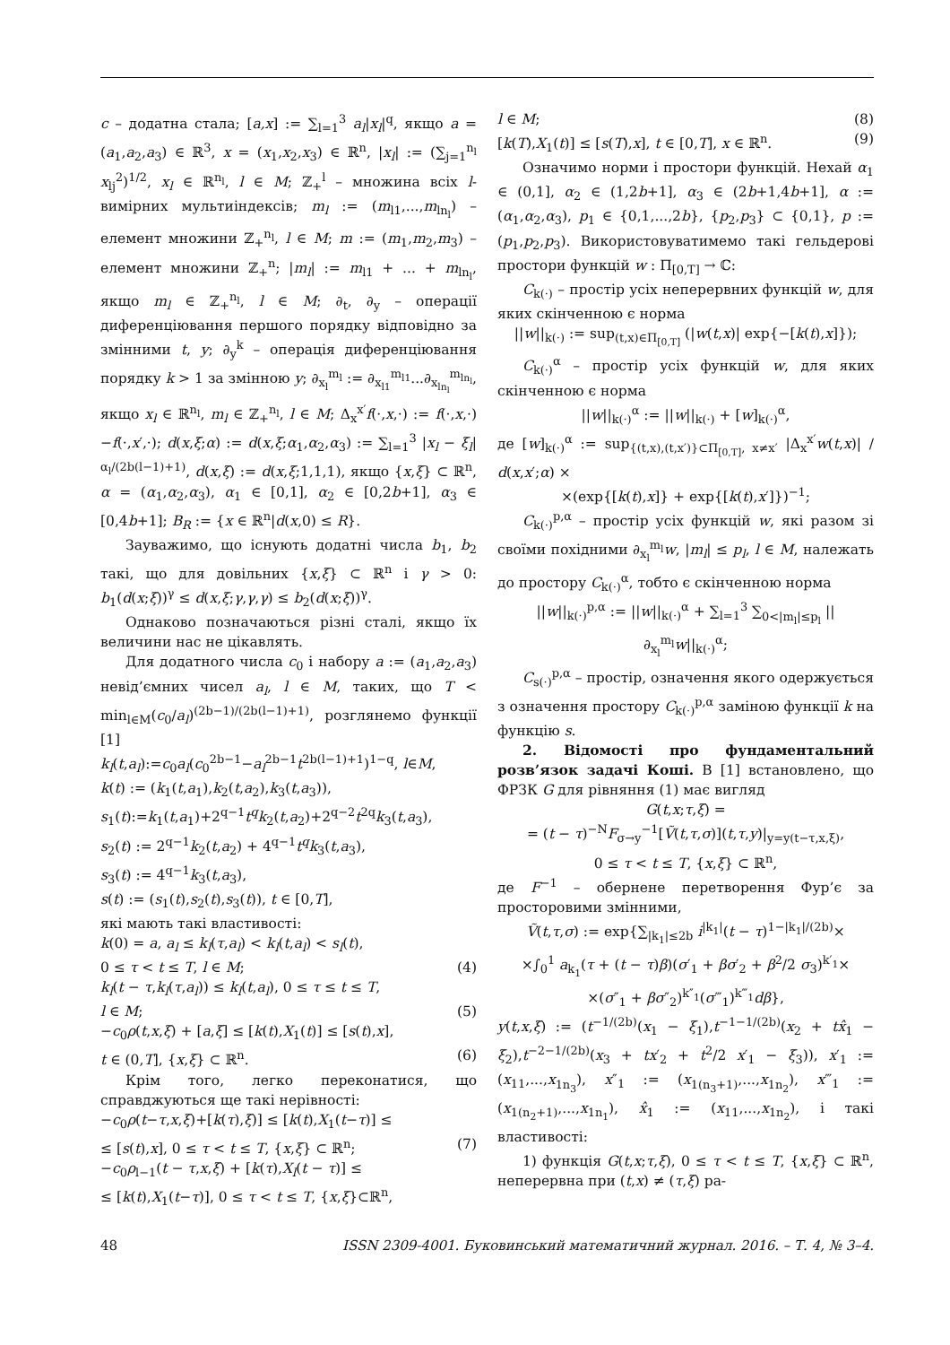c – додатна стала; [a,x] := ∑<sub>l=1</sub><sup>3</sup> a<sub>l</sub>|x<sub>l</sub>|<sup>q</sup>, якщо a = (a<sub>1</sub>,a<sub>2</sub>,a<sub>3</sub>) ∈ ℝ<sup>3</sup>, x = (x<sub>1</sub>,x<sub>2</sub>,x<sub>3</sub>) ∈ ℝ<sup>n</sup>, |x<sub>l</sub>| := (∑<sub>j=1</sub><sup>n<sub>l</sub></sup> x<sub>lj</sub><sup>2</sup>)<sup>1/2</sup>, x<sub>l</sub> ∈ ℝ<sup>n<sub>l</sub></sup>, l ∈ M; ℤ<sub>+</sub><sup>l</sup> – множина всіх l-вимірних мультиіндексів; m<sub>l</sub> := (m<sub>l1</sub>,...,m<sub>ln<sub>l</sub></sub>) – елемент множини ℤ<sub>+</sub><sup>n<sub>l</sub></sup>, l ∈ M; m := (m<sub>1</sub>,m<sub>2</sub>,m<sub>3</sub>) – елемент множини ℤ<sub>+</sub><sup>n</sup>; |m<sub>l</sub>| := m<sub>l1</sub> + ... + m<sub>ln<sub>l</sub></sub>, якщо m<sub>l</sub> ∈ ℤ<sub>+</sub><sup>n<sub>l</sub></sup>, l ∈ M; ∂<sub>t</sub>, ∂<sub>y</sub> – операції диференціювання першого порядку відповідно за змінними t, y; ∂<sub>y</sub><sup>k</sup> – операція диференціювання порядку k > 1 за змінною y; ∂<sub>x<sub>l</sub></sub><sup>m<sub>l</sub></sup> := ∂<sub>x<sub>l1</sub></sub><sup>m<sub>l1</sub></sup>...∂<sub>x<sub>ln<sub>l</sub></sub></sub><sup>m<sub>ln<sub>l</sub></sub></sup>, якщо x<sub>l</sub> ∈ ℝ<sup>n<sub>l</sub></sup>, m<sub>l</sub> ∈ ℤ<sub>+</sub><sup>n<sub>l</sub></sup>, l ∈ M; Δ<sub>x</sub><sup>x′</sup>f(·,x,·) := f(·,x,·)−f(·,x′,·); d(x,ξ;α) := d(x,ξ;α<sub>1</sub>,α<sub>2</sub>,α<sub>3</sub>) := ∑<sub>l=1</sub><sup>3</sup> |x<sub>l</sub> − ξ<sub>l</sub>|<sup>α<sub>l</sub>/(2b(l−1)+1)</sup>, d(x,ξ) := d(x,ξ;1,1,1), якщо {x,ξ} ⊂ ℝ<sup>n</sup>, α = (α<sub>1</sub>,α<sub>2</sub>,α<sub>3</sub>), α<sub>1</sub> ∈ [0,1], α<sub>2</sub> ∈ [0,2b+1], α<sub>3</sub> ∈ [0,4b+1]; B<sub>R</sub> := {x ∈ ℝ<sup>n</sup>|d(x,0) ≤ R}.
Зауважимо, що існують додатні числа b<sub>1</sub>, b<sub>2</sub> такі, що для довільних {x,ξ} ⊂ ℝ<sup>n</sup> і γ > 0: b<sub>1</sub>(d(x;ξ))<sup>γ</sup> ≤ d(x,ξ;γ,γ,γ) ≤ b<sub>2</sub>(d(x;ξ))<sup>γ</sup>.
Однаково позначаються різні сталі, якщо їх величини нас не цікавлять.
Для додатного числа c<sub>0</sub> і набору a := (a<sub>1</sub>,a<sub>2</sub>,a<sub>3</sub>) невід’ємних чисел a<sub>l</sub>, l ∈ M, таких, що T < min<sub>l∈M</sub>(c<sub>0</sub>/a<sub>l</sub>)<sup>(2b−1)/(2b(l−1)+1)</sup>, розглянемо функції [1]
k<sub>l</sub>(t,a<sub>l</sub>):=c<sub>0</sub>a<sub>l</sub>(c<sub>0</sub><sup>2b−1</sup>−a<sub>l</sub><sup>2b−1</sup>t<sup>2b(l−1)+1</sup>)<sup>1−q</sup>, l∈M,
k(t) := (k<sub>1</sub>(t,a<sub>1</sub>),k<sub>2</sub>(t,a<sub>2</sub>),k<sub>3</sub>(t,a<sub>3</sub>)),
s<sub>1</sub>(t):=k<sub>1</sub>(t,a<sub>1</sub>)+2<sup>q−1</sup>t<sup>q</sup>k<sub>2</sub>(t,a<sub>2</sub>)+2<sup>q−2</sup>t<sup>2q</sup>k<sub>3</sub>(t,a<sub>3</sub>),
s<sub>2</sub>(t) := 2<sup>q−1</sup>k<sub>2</sub>(t,a<sub>2</sub>) + 4<sup>q−1</sup>t<sup>q</sup>k<sub>3</sub>(t,a<sub>3</sub>),
s<sub>3</sub>(t) := 4<sup>q−1</sup>k<sub>3</sub>(t,a<sub>3</sub>),
s(t) := (s<sub>1</sub>(t),s<sub>2</sub>(t),s<sub>3</sub>(t)), t ∈ [0,T],
які мають такі властивості:
k(0) = a, a<sub>l</sub> ≤ k<sub>l</sub>(τ,a<sub>l</sub>) < k<sub>l</sub>(t,a<sub>l</sub>) < s<sub>l</sub>(t),
0 ≤ τ < t ≤ T, l ∈ M; (4)
k<sub>l</sub>(t − τ,k<sub>l</sub>(τ,a<sub>l</sub>)) ≤ k<sub>l</sub>(t,a<sub>l</sub>), 0 ≤ τ ≤ t ≤ T,
l ∈ M; (5)
−c<sub>0</sub>ρ(t,x,ξ) + [a,ξ] ≤ [k(t),X<sub>1</sub>(t)] ≤ [s(t),x],
t ∈ (0,T], {x,ξ} ⊂ ℝ<sup>n</sup>. (6)
Крім того, легко переконатися, що справджуються ще такі нерівності:
−c<sub>0</sub>ρ(t−τ,x,ξ)+[k(τ),ξ)] ≤ [k(t),X<sub>1</sub>(t−τ)] ≤
≤ [s(t),x], 0 ≤ τ < t ≤ T, {x,ξ} ⊂ ℝ<sup>n</sup>; (7)
−c<sub>0</sub>ρ<sub>l−1</sub>(t − τ,x,ξ) + [k(τ),X<sub>l</sub>(t − τ)] ≤
≤ [k(t),X<sub>1</sub>(t−τ)], 0 ≤ τ < t ≤ T, {x,ξ}⊂ℝ<sup>n</sup>,
l ∈ M; (8)
[k(T),X<sub>1</sub>(t)] ≤ [s(T),x], t ∈ [0,T], x ∈ ℝ<sup>n</sup>. (9)
Означимо норми і простори функцій. Нехай α<sub>1</sub> ∈ (0,1], α<sub>2</sub> ∈ (1,2b+1], α<sub>3</sub> ∈ (2b+1,4b+1], α := (α<sub>1</sub>,α<sub>2</sub>,α<sub>3</sub>), p<sub>1</sub> ∈ {0,1,...,2b}, {p<sub>2</sub>,p<sub>3</sub>} ⊂ {0,1}, p := (p<sub>1</sub>,p<sub>2</sub>,p<sub>3</sub>). Використовуватимемо такі гельдерові простори функцій w : Π<sub>[0,T]</sub> → ℂ:
C<sub>k(·)</sub> – простір усіх неперервних функцій w, для яких скінченною є норма
||w||<sub>k(·)</sub> := sup<sub>(t,x)∈Π<sub>[0,T]</sub></sub> (|w(t,x)| exp{−[k(t),x]});
C<sub>k(·)</sub><sup>α</sup> – простір усіх функцій w, для яких скінченною є норма
||w||<sub>k(·)</sub><sup>α</sup> := ||w||<sub>k(·)</sub> + [w]<sub>k(·)</sub><sup>α</sup>,
де [w]<sub>k(·)</sub><sup>α</sup> := sup<sub>{(t,x),(t,x′)}⊂Π<sub>[0,T]</sub>, x≠x′</sub> |Δ<sub>x</sub><sup>x′</sup>w(t,x)| / d(x,x′;α) ×
×(exp{[k(t),x]} + exp{[k(t),x′]})<sup>−1</sup>;
C<sub>k(·)</sub><sup>p,α</sup> – простір усіх функцій w, які разом зі своїми похідними ∂<sub>x<sub>l</sub></sub><sup>m<sub>l</sub></sup>w, |m<sub>l</sub>| ≤ p<sub>l</sub>, l ∈ M, належать до простору C<sub>k(·)</sub><sup>α</sup>, тобто є скінченною норма
||w||<sub>k(·)</sub><sup>p,α</sup> := ||w||<sub>k(·)</sub><sup>α</sup> + ∑<sub>l=1</sub><sup>3</sup> ∑<sub>0<|m<sub>l</sub>|≤p<sub>l</sub></sub> ||∂<sub>x<sub>l</sub></sub><sup>m<sub>l</sub></sup>w||<sub>k(·)</sub><sup>α</sup>;
C<sub>s(·)</sub><sup>p,α</sup> – простір, означення якого одержується з означення простору C<sub>k(·)</sub><sup>p,α</sup> заміною функції k на функцію s.
2. Відомості про фундаментальний розв’язок задачі Коші. В [1] встановлено, що ФРЗК G для рівняння (1) має вигляд
G(t,x;τ,ξ) =
= (t − τ)<sup>−N</sup>F<sub>σ→y</sub><sup>−1</sup>[Ṽ(t,τ,σ)](t,τ,y)|<sub>y=y(t−τ,x,ξ)</sub>,
0 ≤ τ < t ≤ T, {x,ξ} ⊂ ℝ<sup>n</sup>,
де F<sup>−1</sup> – обернене перетворення Фур’є за просторовими змінними,
Ṽ(t,τ,σ) := exp{∑<sub>|k<sub>1</sub>|≤2b</sub> i<sup>|k<sub>1</sub>|</sup>(t − τ)<sup>1−|k<sub>1</sub>|/(2b)</sup>×
×∫<sub>0</sub><sup>1</sup> a<sub>k<sub>1</sub></sub>(τ + (t − τ)β)(σ′<sub>1</sub> + βσ′<sub>2</sub> + β<sup>2</sup>/2 σ<sub>3</sub>)<sup>k′<sub>1</sub></sup>×
×(σ″<sub>1</sub> + βσ″<sub>2</sub>)<sup>k″<sub>1</sub></sup>(σ‴<sub>1</sub>)<sup>k‴<sub>1</sub></sup>dβ},
y(t,x,ξ) := (t<sup>−1/(2b)</sup>(x<sub>1</sub> − ξ<sub>1</sub>),t<sup>−1−1/(2b)</sup>(x<sub>2</sub> + tx̂<sub>1</sub> − ξ<sub>2</sub>),t<sup>−2−1/(2b)</sup>(x<sub>3</sub> + tx′<sub>2</sub> + t<sup>2</sup>/2 x′<sub>1</sub> − ξ<sub>3</sub>)), x′<sub>1</sub> := (x<sub>11</sub>,...,x<sub>1n<sub>3</sub></sub>), x″<sub>1</sub> := (x<sub>1(n<sub>3</sub>+1)</sub>,...,x<sub>1n<sub>2</sub></sub>), x‴<sub>1</sub> := (x<sub>1(n<sub>2</sub>+1)</sub>,...,x<sub>1n<sub>1</sub></sub>), x̂<sub>1</sub> := (x<sub>11</sub>,...,x<sub>1n<sub>2</sub></sub>), і такі властивості:
1) функція G(t,x;τ,ξ), 0 ≤ τ < t ≤ T, {x,ξ} ⊂ ℝ<sup>n</sup>, неперервна при (t,x) ≠ (τ,ξ) ра-
48 ISSN 2309-4001. Буковинський математичний журнал. 2016. – Т. 4, № 3–4.